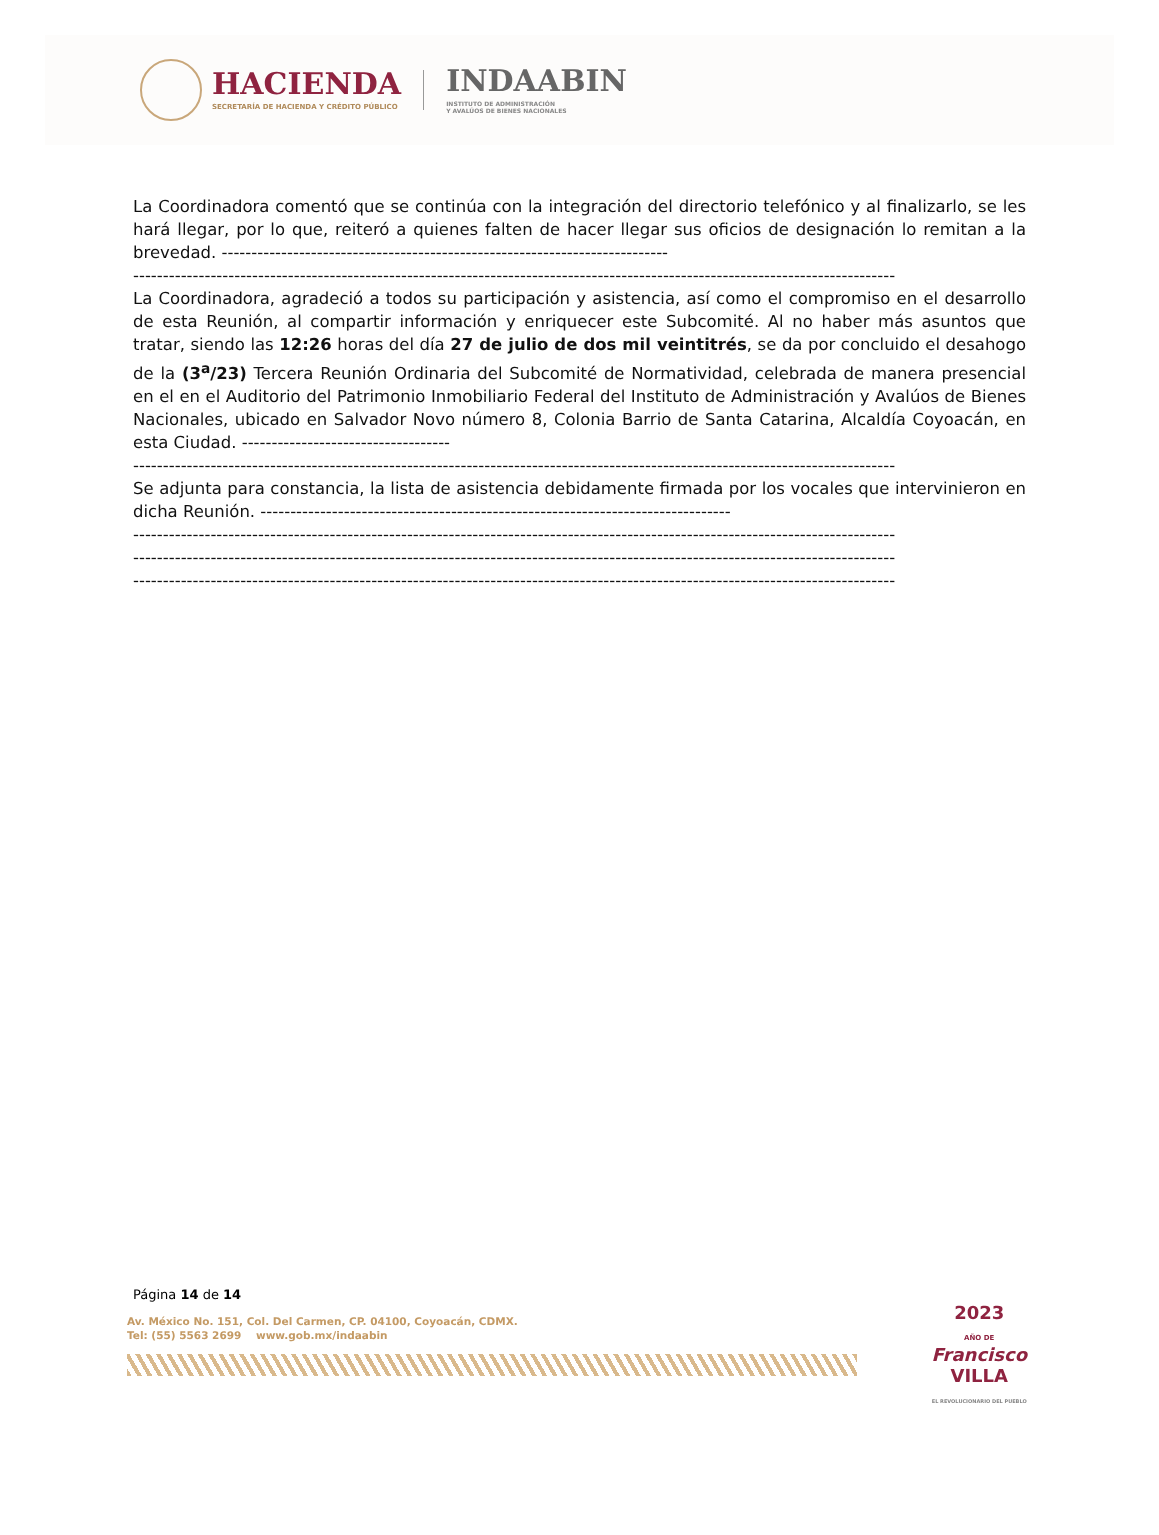HACIENDA
SECRETARÍA DE HACIENDA Y CRÉDITO PÚBLICO
INDAABIN
INSTITUTO DE ADMINISTRACIÓN
Y AVALÚOS DE BIENES NACIONALES
La Coordinadora comentó que se continúa con la integración del directorio telefónico y al finalizarlo, se les hará llegar, por lo que, reiteró a quienes falten de hacer llegar sus oficios de designación lo remitan a la brevedad. ---------------------------------------------------------------------------
--------------------------------------------------------------------------------------------------------------------------------
La Coordinadora, agradeció a todos su participación y asistencia, así como el compromiso en el desarrollo de esta Reunión, al compartir información y enriquecer este Subcomité. Al no haber más asuntos que tratar, siendo las 12:26 horas del día 27 de julio de dos mil veintitrés, se da por concluido el desahogo de la (3<sup>a</sup>/23) Tercera Reunión Ordinaria del Subcomité de Normatividad, celebrada de manera presencial en el en el Auditorio del Patrimonio Inmobiliario Federal del Instituto de Administración y Avalúos de Bienes Nacionales, ubicado en Salvador Novo número 8, Colonia Barrio de Santa Catarina, Alcaldía Coyoacán, en esta Ciudad. -----------------------------------
--------------------------------------------------------------------------------------------------------------------------------
Se adjunta para constancia, la lista de asistencia debidamente firmada por los vocales que intervinieron en dicha Reunión. -------------------------------------------------------------------------------
--------------------------------------------------------------------------------------------------------------------------------
--------------------------------------------------------------------------------------------------------------------------------
--------------------------------------------------------------------------------------------------------------------------------
Página 14 de 14
Av. México No. 151, Col. Del Carmen, CP. 04100, Coyoacán, CDMX.
Tel: (55) 5563 2699 www.gob.mx/indaabin
2023
AÑO DE
Francisco
VILLA
EL REVOLUCIONARIO DEL PUEBLO